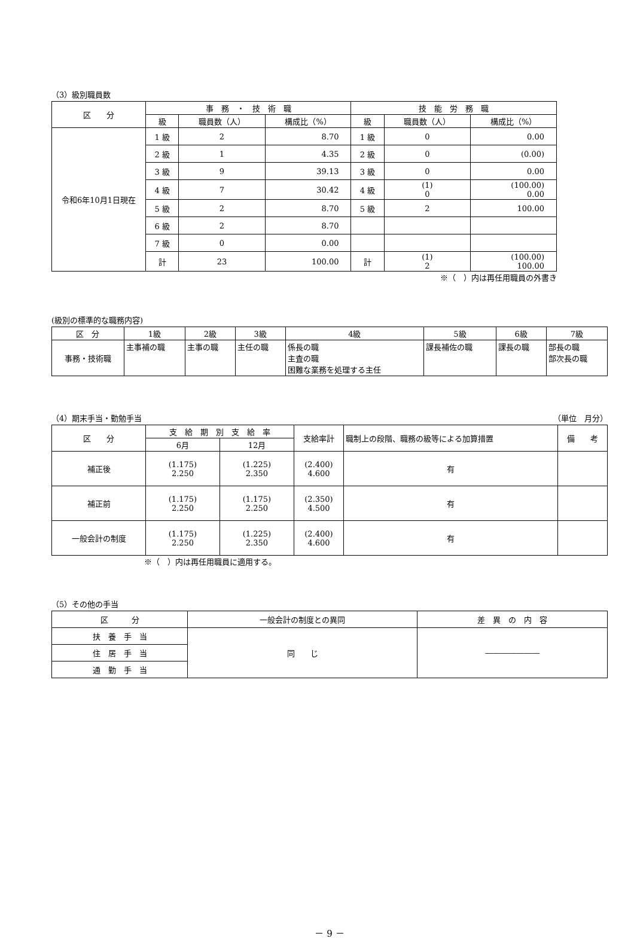（3）級別職員数
| 区 分 | 事 務 ・ 技 術 職 | | | 技 能 労 務 職 | | |
| --- | --- | --- | --- | --- | --- | --- |
| | 級 | 職員数（人） | 構成比（%） | 級 | 職員数（人） | 構成比（%） |
| 令和6年10月1日現在 | 1 級 | 2 | 8.70 | 1 級 | 0 | 0.00 |
| | 2 級 | 1 | 4.35 | 2 級 | 0 | (0.00) |
| | 3 級 | 9 | 39.13 | 3 級 | 0 | 0.00 |
| | 4 級 | 7 | 30.42 | 4 級 | (1) 0 | (100.00) 0.00 |
| | 5 級 | 2 | 8.70 | 5 級 | 2 | 100.00 |
| | 6 級 | 2 | 8.70 | | | |
| | 7 級 | 0 | 0.00 | | | |
| | 計 | 23 | 100.00 | 計 | (1) 2 | (100.00) 100.00 |
※（　）内は再任用職員の外書き
(級別の標準的な職務内容)
| 区 分 | 1級 | 2級 | 3級 | 4級 | 5級 | 6級 | 7級 |
| --- | --- | --- | --- | --- | --- | --- | --- |
| 事務・技術職 | 主事補の職 | 主事の職 | 主任の職 | 係長の職 主査の職 困難な業務を処理する主任 | 課長補佐の職 | 課長の職 | 部長の職 部次長の職 |
（4）期末手当・勤勉手当 （単位　月分）
| 区 分 | 支 給 期 別 支 給 率 | | 支給率計 | 職制上の段階、職務の級等による加算措置 | 備 考 |
| --- | --- | --- | --- | --- | --- |
| | 6月 | 12月 | | | |
| 補正後 | (1.175) 2.250 | (1.225) 2.350 | (2.400) 4.600 | 有 | |
| 補正前 | (1.175) 2.250 | (1.175) 2.250 | (2.350) 4.500 | 有 | |
| 一般会計の制度 | (1.175) 2.250 | (1.225) 2.350 | (2.400) 4.600 | 有 | |
※（　）内は再任用職員に適用する。
（5）その他の手当
| 区 分 | 一般会計の制度との異同 | 差 異 の 内 容 |
| --- | --- | --- |
| 扶 養 手 当 | 同 じ | ――――――― |
| 住 居 手 当 | | |
| 通 勤 手 当 | | |
－ 9 －